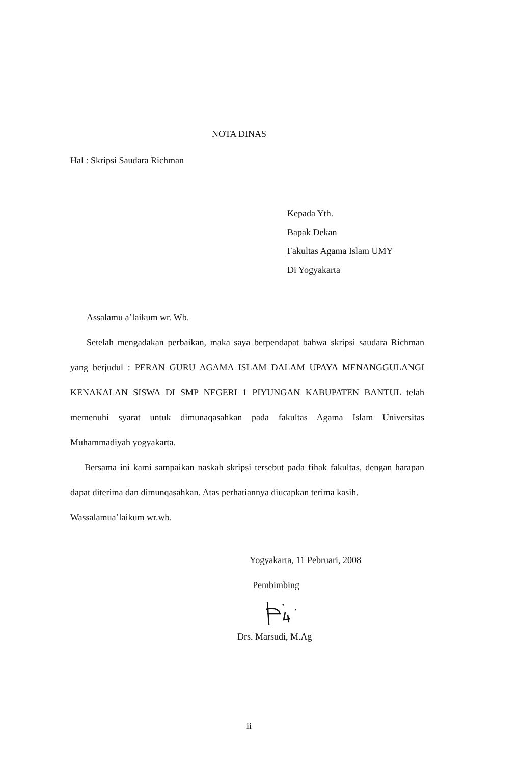NOTA DINAS
Hal : Skripsi Saudara Richman
Kepada Yth.
Bapak Dekan
Fakultas Agama Islam UMY
Di Yogyakarta
Assalamu a’laikum wr. Wb.
Setelah mengadakan perbaikan, maka saya berpendapat bahwa skripsi saudara Richman yang berjudul : PERAN GURU AGAMA ISLAM DALAM UPAYA MENANGGULANGI KENAKALAN SISWA DI SMP NEGERI 1 PIYUNGAN KABUPATEN BANTUL telah memenuhi syarat untuk dimunaqasahkan pada fakultas Agama Islam Universitas Muhammadiyah yogyakarta.
Bersama ini kami sampaikan naskah skripsi tersebut pada fihak fakultas, dengan harapan dapat diterima dan dimunqasahkan. Atas perhatiannya diucapkan terima kasih.
Wassalamua’laikum wr.wb.
Yogyakarta, 11 Pebruari, 2008
Pembimbing
Drs. Marsudi, M.Ag
ii